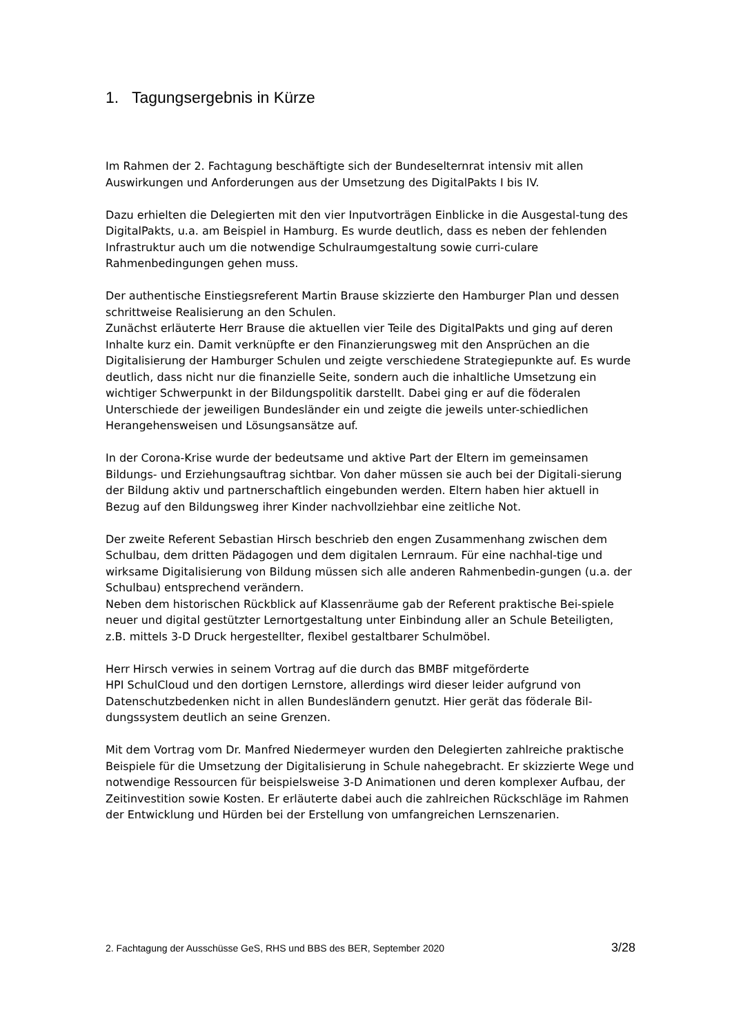1. Tagungsergebnis in Kürze
Im Rahmen der 2. Fachtagung beschäftigte sich der Bundeselternrat intensiv mit allen Auswirkungen und Anforderungen aus der Umsetzung des DigitalPakts I bis IV.
Dazu erhielten die Delegierten mit den vier Inputvorträgen Einblicke in die Ausgestal-tung des DigitalPakts, u.a. am Beispiel in Hamburg. Es wurde deutlich, dass es neben der fehlenden Infrastruktur auch um die notwendige Schulraumgestaltung sowie curri-culare Rahmenbedingungen gehen muss.
Der authentische Einstiegsreferent Martin Brause skizzierte den Hamburger Plan und dessen schrittweise Realisierung an den Schulen.
Zunächst erläuterte Herr Brause die aktuellen vier Teile des DigitalPakts und ging auf deren Inhalte kurz ein. Damit verknüpfte er den Finanzierungsweg mit den Ansprüchen an die Digitalisierung der Hamburger Schulen und zeigte verschiedene Strategiepunkte auf. Es wurde deutlich, dass nicht nur die finanzielle Seite, sondern auch die inhaltliche Umsetzung ein wichtiger Schwerpunkt in der Bildungspolitik darstellt. Dabei ging er auf die föderalen Unterschiede der jeweiligen Bundesländer ein und zeigte die jeweils unter-schiedlichen Herangehensweisen und Lösungsansätze auf.
In der Corona-Krise wurde der bedeutsame und aktive Part der Eltern im gemeinsamen Bildungs- und Erziehungsauftrag sichtbar. Von daher müssen sie auch bei der Digitali-sierung der Bildung aktiv und partnerschaftlich eingebunden werden. Eltern haben hier aktuell in Bezug auf den Bildungsweg ihrer Kinder nachvollziehbar eine zeitliche Not.
Der zweite Referent Sebastian Hirsch beschrieb den engen Zusammenhang zwischen dem Schulbau, dem dritten Pädagogen und dem digitalen Lernraum. Für eine nachhal-tige und wirksame Digitalisierung von Bildung müssen sich alle anderen Rahmenbedin-gungen (u.a. der Schulbau) entsprechend verändern.
Neben dem historischen Rückblick auf Klassenräume gab der Referent praktische Bei-spiele neuer und digital gestützter Lernortgestaltung unter Einbindung aller an Schule Beteiligten, z.B. mittels 3-D Druck hergestellter, flexibel gestaltbarer Schulmöbel.
Herr Hirsch verwies in seinem Vortrag auf die durch das BMBF mitgeförderte
HPI SchulCloud und den dortigen Lernstore, allerdings wird dieser leider aufgrund von Datenschutzbedenken nicht in allen Bundesländern genutzt. Hier gerät das föderale Bil-dungssystem deutlich an seine Grenzen.
Mit dem Vortrag vom Dr. Manfred Niedermeyer wurden den Delegierten zahlreiche praktische Beispiele für die Umsetzung der Digitalisierung in Schule nahegebracht. Er skizzierte Wege und notwendige Ressourcen für beispielsweise 3-D Animationen und deren komplexer Aufbau, der Zeitinvestition sowie Kosten. Er erläuterte dabei auch die zahlreichen Rückschläge im Rahmen der Entwicklung und Hürden bei der Erstellung von umfangreichen Lernszenarien.
2. Fachtagung der Ausschüsse GeS, RHS und BBS des BER, September 2020 3/28